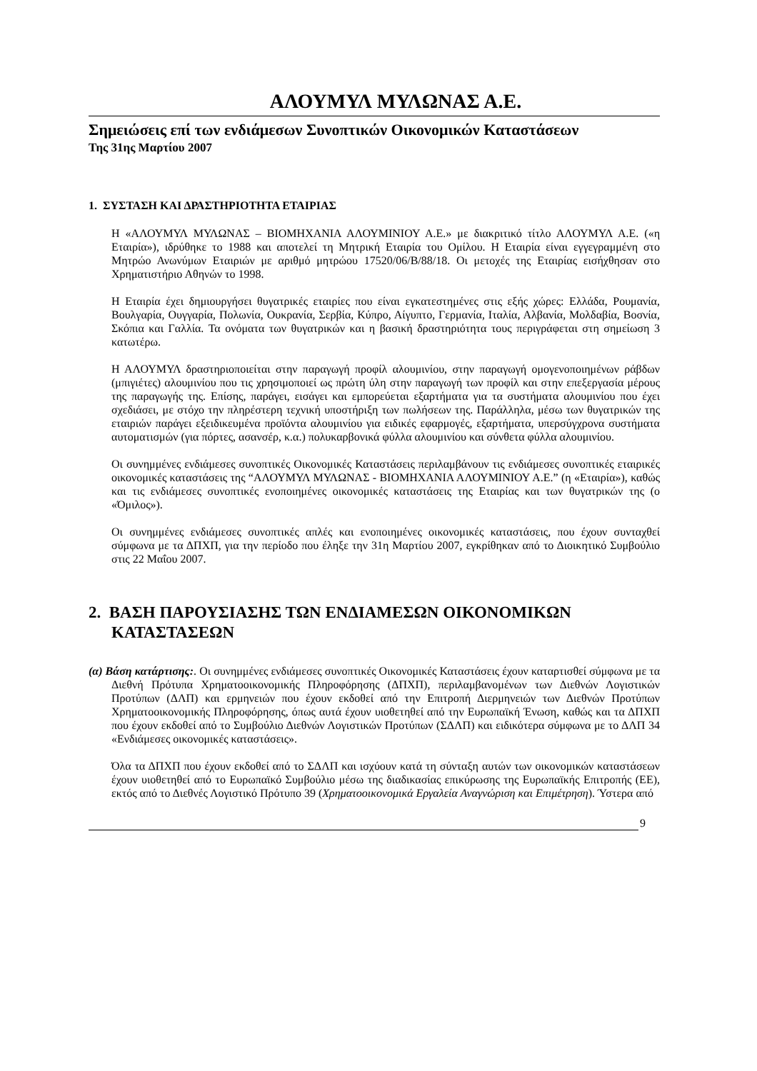ΑΛΟΥΜΥΛ ΜΥΛΩΝΑΣ Α.Ε.
Σημειώσεις επί των ενδιάμεσων Συνοπτικών Οικονομικών Καταστάσεων
Της 31ης Μαρτίου 2007
1. ΣΥΣΤΑΣΗ ΚΑΙ ΔΡΑΣΤΗΡΙΟΤΗΤΑ ΕΤΑΙΡΙΑΣ
Η «ΑΛΟΥΜΥΛ ΜΥΛΩΝΑΣ – ΒΙΟΜΗΧΑΝΙΑ ΑΛΟΥΜΙΝΙΟΥ Α.Ε.» με διακριτικό τίτλο ΑΛΟΥΜΥΛ Α.Ε. («η Εταιρία»), ιδρύθηκε το 1988 και αποτελεί τη Μητρική Εταιρία του Ομίλου. Η Εταιρία είναι εγγεγραμμένη στο Μητρώο Ανωνύμων Εταιριών με αριθμό μητρώου 17520/06/Β/88/18. Οι μετοχές της Εταιρίας εισήχθησαν στο Χρηματιστήριο Αθηνών το 1998.
Η Εταιρία έχει δημιουργήσει θυγατρικές εταιρίες που είναι εγκατεστημένες στις εξής χώρες: Ελλάδα, Ρουμανία, Βουλγαρία, Ουγγαρία, Πολωνία, Ουκρανία, Σερβία, Κύπρο, Αίγυπτο, Γερμανία, Ιταλία, Αλβανία, Μολδαβία, Βοσνία, Σκόπια και Γαλλία. Τα ονόματα των θυγατρικών και η βασική δραστηριότητα τους περιγράφεται στη σημείωση 3 κατωτέρω.
Η ΑΛΟΥΜΥΛ δραστηριοποιείται στην παραγωγή προφίλ αλουμινίου, στην παραγωγή ομογενοποιημένων ράβδων (μπιγιέτες) αλουμινίου που τις χρησιμοποιεί ως πρώτη ύλη στην παραγωγή των προφίλ και στην επεξεργασία μέρους της παραγωγής της. Επίσης, παράγει, εισάγει και εμπορεύεται εξαρτήματα για τα συστήματα αλουμινίου που έχει σχεδιάσει, με στόχο την πληρέστερη τεχνική υποστήριξη των πωλήσεων της. Παράλληλα, μέσω των θυγατρικών της εταιριών παράγει εξειδικευμένα προϊόντα αλουμινίου για ειδικές εφαρμογές, εξαρτήματα, υπερσύγχρονα συστήματα αυτοματισμών (για πόρτες, ασανσέρ, κ.α.) πολυκαρβονικά φύλλα αλουμινίου και σύνθετα φύλλα αλουμινίου.
Οι συνημμένες ενδιάμεσες συνοπτικές Οικονομικές Καταστάσεις περιλαμβάνουν τις ενδιάμεσες συνοπτικές εταιρικές οικονομικές καταστάσεις της “ΑΛΟΥΜΥΛ ΜΥΛΩΝΑΣ - ΒΙΟΜΗΧΑΝΙΑ ΑΛΟΥΜΙΝΙΟΥ Α.Ε.” (η «Εταιρία»), καθώς και τις ενδιάμεσες συνοπτικές ενοποιημένες οικονομικές καταστάσεις της Εταιρίας και των θυγατρικών της (ο «Όμιλος»).
Οι συνημμένες ενδιάμεσες συνοπτικές απλές και ενοποιημένες οικονομικές καταστάσεις, που έχουν συνταχθεί σύμφωνα με τα ΔΠΧΠ, για την περίοδο που έληξε την 31η Μαρτίου 2007, εγκρίθηκαν από το Διοικητικό Συμβούλιο στις 22 Μαΐου 2007.
2. ΒΑΣΗ ΠΑΡΟΥΣΙΑΣΗΣ ΤΩΝ ΕΝΔΙΑΜΕΣΩΝ ΟΙΚΟΝΟΜΙΚΩΝ ΚΑΤΑΣΤΑΣΕΩΝ
(α) Βάση κατάρτισης:. Οι συνημμένες ενδιάμεσες συνοπτικές Οικονομικές Καταστάσεις έχουν καταρτισθεί σύμφωνα με τα Διεθνή Πρότυπα Χρηματοοικονομικής Πληροφόρησης (ΔΠΧΠ), περιλαμβανομένων των Διεθνών Λογιστικών Προτύπων (ΔΛΠ) και ερμηνειών που έχουν εκδοθεί από την Επιτροπή Διερμηνειών των Διεθνών Προτύπων Χρηματοοικονομικής Πληροφόρησης, όπως αυτά έχουν υιοθετηθεί από την Ευρωπαϊκή Ένωση, καθώς και τα ΔΠΧΠ που έχουν εκδοθεί από το Συμβούλιο Διεθνών Λογιστικών Προτύπων (ΣΔΛΠ) και ειδικότερα σύμφωνα με το ΔΛΠ 34 «Ενδιάμεσες οικονομικές καταστάσεις».
Όλα τα ΔΠΧΠ που έχουν εκδοθεί από το ΣΔΛΠ και ισχύουν κατά τη σύνταξη αυτών των οικονομικών καταστάσεων έχουν υιοθετηθεί από το Ευρωπαϊκό Συμβούλιο μέσω της διαδικασίας επικύρωσης της Ευρωπαϊκής Επιτροπής (ΕΕ), εκτός από το Διεθνές Λογιστικό Πρότυπο 39 (Χρηματοοικονομικά Εργαλεία Αναγνώριση και Επιμέτρηση). Ύστερα από
9